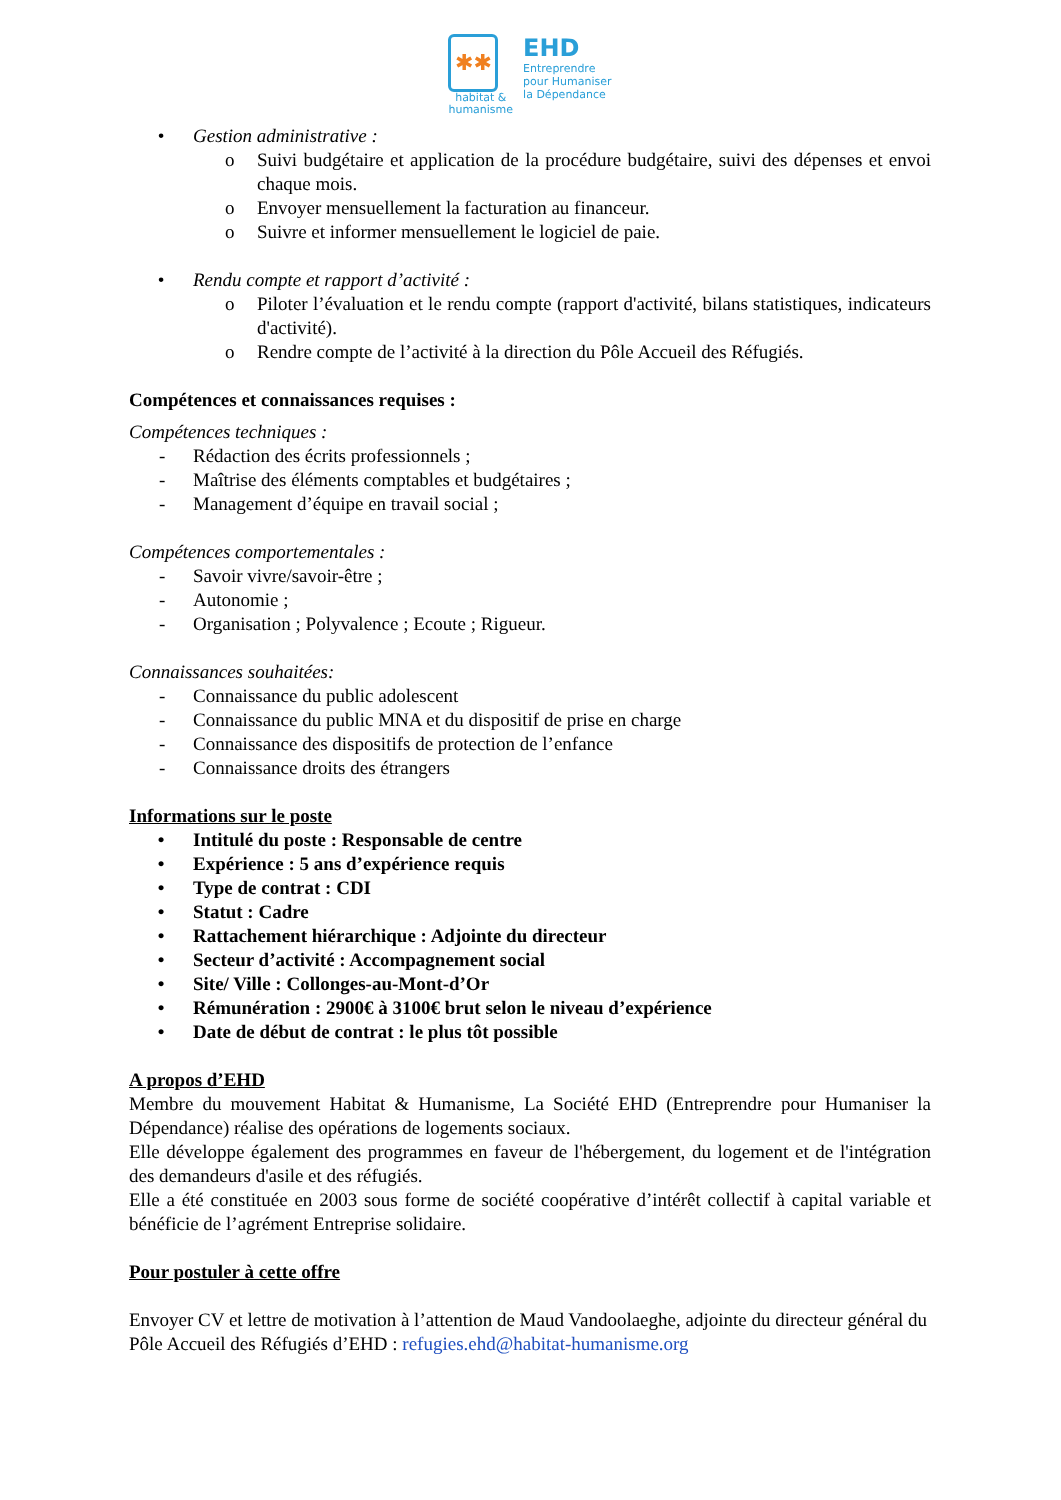✱✱
habitat &
humanisme
EHD
Entreprendre
pour Humaniser
la Dépendance
• Gestion administrative :
o Suivi budgétaire et application de la procédure budgétaire, suivi des dépenses et envoi chaque mois.
o Envoyer mensuellement la facturation au financeur.
o Suivre et informer mensuellement le logiciel de paie.
• Rendu compte et rapport d’activité :
o Piloter l’évaluation et le rendu compte (rapport d'activité, bilans statistiques, indicateurs d'activité).
o Rendre compte de l’activité à la direction du Pôle Accueil des Réfugiés.
Compétences et connaissances requises :
Compétences techniques :
- Rédaction des écrits professionnels ;
- Maîtrise des éléments comptables et budgétaires ;
- Management d’équipe en travail social ;
Compétences comportementales :
- Savoir vivre/savoir-être ;
- Autonomie ;
- Organisation ; Polyvalence ; Ecoute ; Rigueur.
Connaissances souhaitées:
- Connaissance du public adolescent
- Connaissance du public MNA et du dispositif de prise en charge
- Connaissance des dispositifs de protection de l’enfance
- Connaissance droits des étrangers
Informations sur le poste
• Intitulé du poste : Responsable de centre
• Expérience : 5 ans d’expérience requis
• Type de contrat : CDI
• Statut : Cadre
• Rattachement hiérarchique : Adjointe du directeur
• Secteur d’activité : Accompagnement social
• Site/ Ville : Collonges-au-Mont-d’Or
• Rémunération : 2900€ à 3100€ brut selon le niveau d’expérience
• Date de début de contrat : le plus tôt possible
A propos d’EHD
Membre du mouvement Habitat & Humanisme, La Société EHD (Entreprendre pour Humaniser la Dépendance) réalise des opérations de logements sociaux.
Elle développe également des programmes en faveur de l'hébergement, du logement et de l'intégration des demandeurs d'asile et des réfugiés.
Elle a été constituée en 2003 sous forme de société coopérative d’intérêt collectif à capital variable et bénéficie de l’agrément Entreprise solidaire.
Pour postuler à cette offre
Envoyer CV et lettre de motivation à l’attention de Maud Vandoolaeghe, adjointe du directeur général du Pôle Accueil des Réfugiés d’EHD : refugies.ehd@habitat-humanisme.org